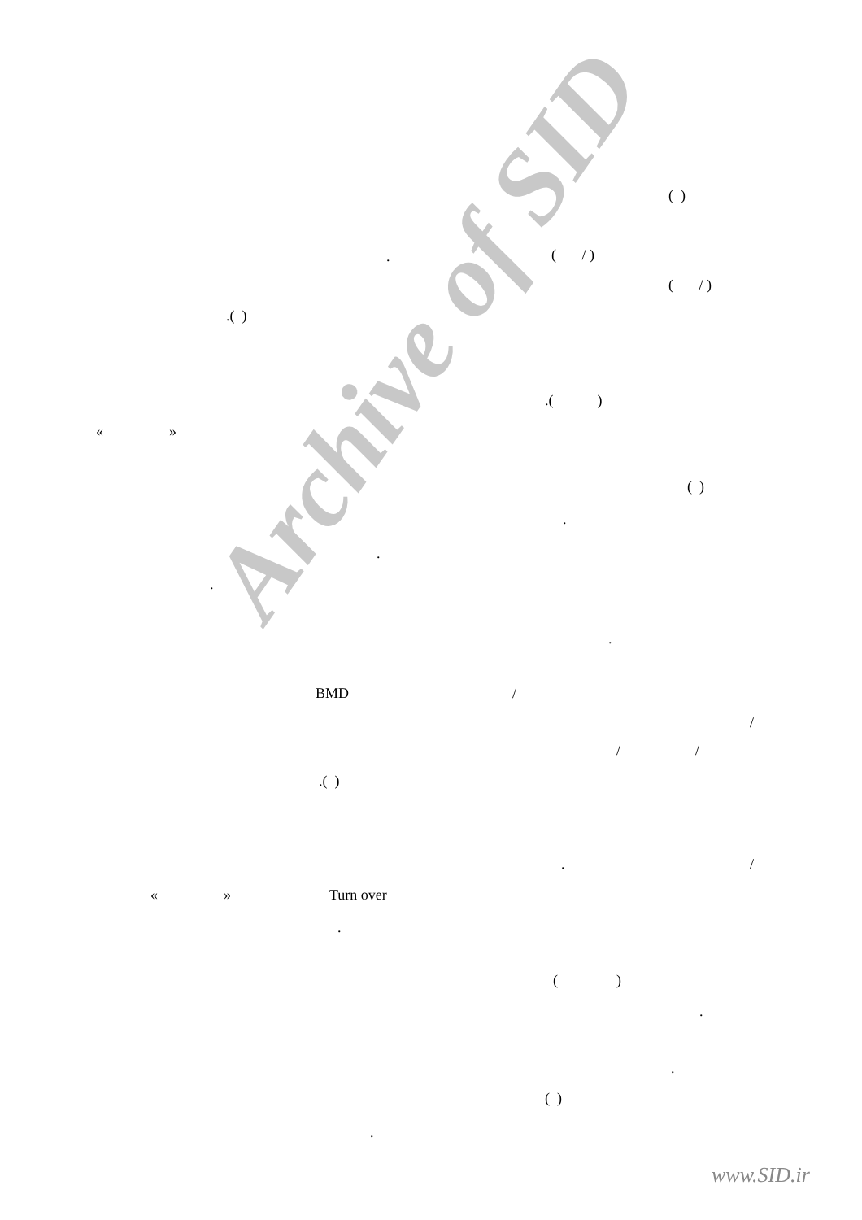Archive of SID
( )
.
( / )
( / )
.( )
.( )
« »
( )
.
.
.
.
BMD
/
/
/
/
.( )
.
/
« »
Turn over
.
( )
.
.
( )
.
www.SID.ir